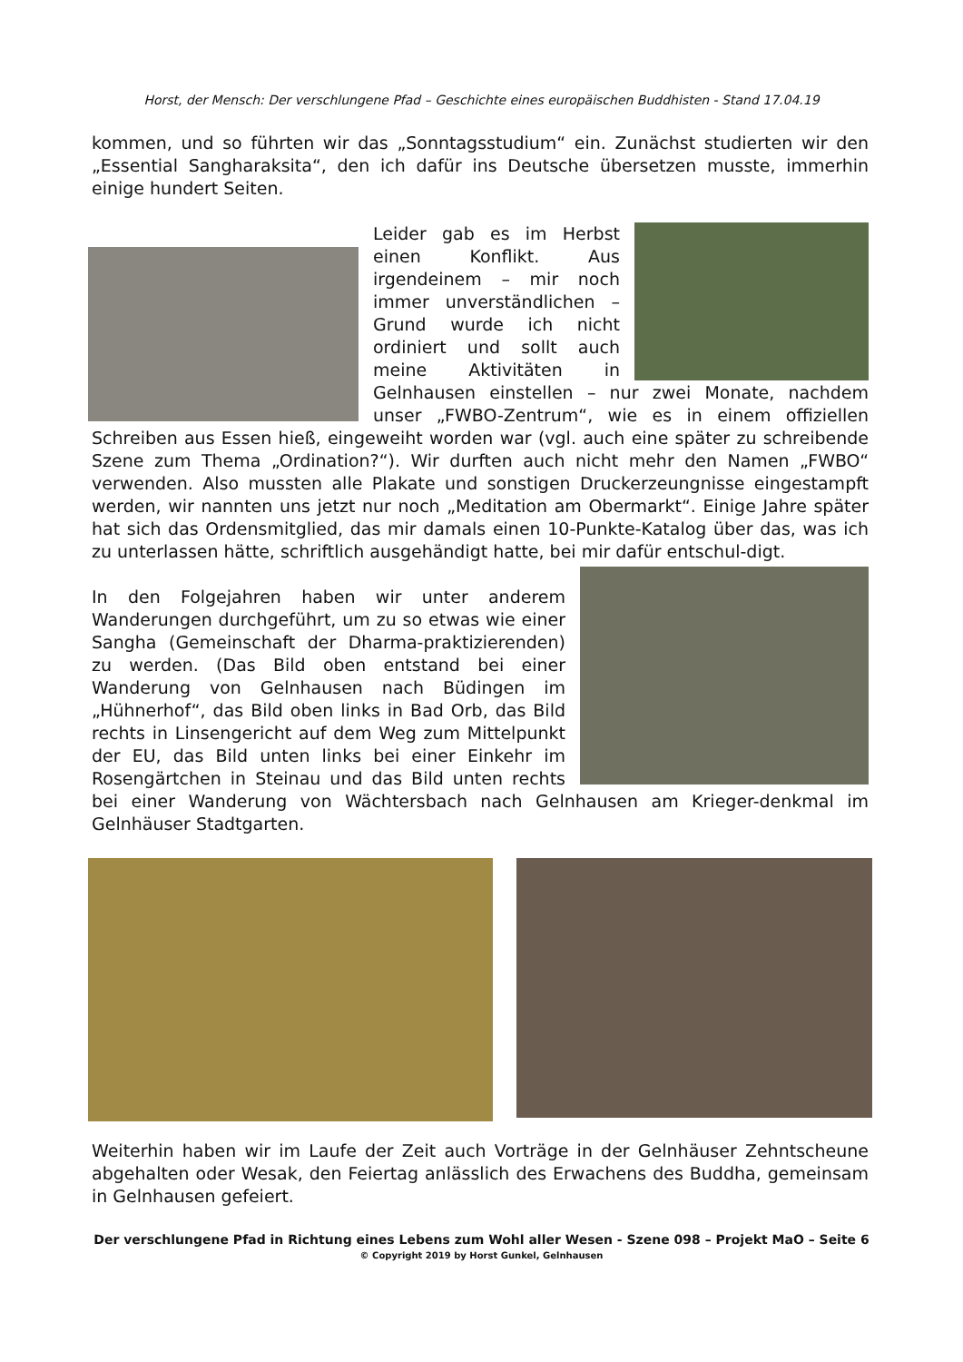Horst, der Mensch: Der verschlungene Pfad – Geschichte eines europäischen Buddhisten - Stand 17.04.19
kommen, und so führten wir das „Sonntagsstudium“ ein. Zunächst studierten wir den „Essential Sangharaksita“, den ich dafür ins Deutsche übersetzen musste, immerhin einige hundert Seiten.
Leider gab es im Herbst einen Konflikt. Aus irgendeinem – mir noch immer unverständlichen – Grund wurde ich nicht ordiniert und sollt auch meine Aktivitäten in Gelnhausen einstellen – nur zwei Monate, nachdem unser „FWBO-Zentrum“, wie es in einem offiziellen Schreiben aus Essen hieß, eingeweiht worden war (vgl. auch eine später zu schreibende Szene zum Thema „Ordination?“). Wir durften auch nicht mehr den Namen „FWBO“ verwenden. Also mussten alle Plakate und sonstigen Druckerzeungnisse eingestampft werden, wir nannten uns jetzt nur noch „Meditation am Obermarkt“. Einige Jahre später hat sich das Ordensmitglied, das mir damals einen 10-Punkte-Katalog über das, was ich zu unterlassen hätte, schriftlich ausgehändigt hatte, bei mir dafür entschul-digt.
In den Folgejahren haben wir unter anderem Wanderungen durchgeführt, um zu so etwas wie einer Sangha (Gemeinschaft der Dharma-praktizierenden) zu werden. (Das Bild oben entstand bei einer Wanderung von Gelnhausen nach Büdingen im „Hühnerhof“, das Bild oben links in Bad Orb, das Bild rechts in Linsengericht auf dem Weg zum Mittelpunkt der EU, das Bild unten links bei einer Einkehr im Rosengärtchen in Steinau und das Bild unten rechts bei einer Wanderung von Wächtersbach nach Gelnhausen am Krieger-denkmal im Gelnhäuser Stadtgarten.
Weiterhin haben wir im Laufe der Zeit auch Vorträge in der Gelnhäuser Zehntscheune abgehalten oder Wesak, den Feiertag anlässlich des Erwachens des Buddha, gemeinsam in Gelnhausen gefeiert.
Der verschlungene Pfad in Richtung eines Lebens zum Wohl aller Wesen - Szene 098 – Projekt MaO – Seite 6
© Copyright 2019 by Horst Gunkel, Gelnhausen